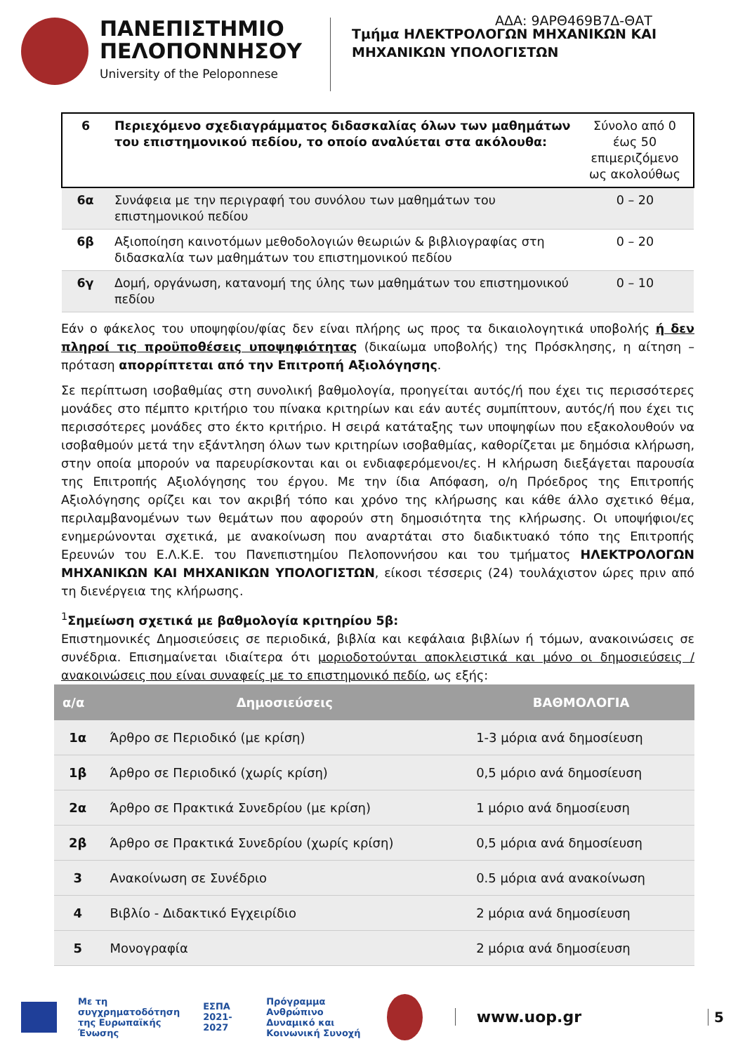ΑΔΑ: 9ΑΡΘ469Β7Δ-ΘΑΤ
ΠΑΝΕΠΙΣΤΗΜΙΟ
ΠΕΛΟΠΟΝΝΗΣΟΥ
University of the Peloponnese
Τμήμα ΗΛΕΚΤΡΟΛΟΓΩΝ ΜΗΧΑΝΙΚΩΝ ΚΑΙ
ΜΗΧΑΝΙΚΩΝ ΥΠΟΛΟΓΙΣΤΩΝ
| 6 | Περιεχόμενο σχεδιαγράμματος διδασκαλίας όλων των μαθημάτων του επιστημονικού πεδίου, το οποίο αναλύεται στα ακόλουθα: | Σύνολο από 0 έως 50 επιμεριζόμενο ως ακολούθως |
| 6α | Συνάφεια με την περιγραφή του συνόλου των μαθημάτων του επιστημονικού πεδίου | 0 – 20 |
| 6β | Αξιοποίηση καινοτόμων μεθοδολογιών θεωριών & βιβλιογραφίας στη διδασκαλία των μαθημάτων του επιστημονικού πεδίου | 0 – 20 |
| 6γ | Δομή, οργάνωση, κατανομή της ύλης των μαθημάτων του επιστημονικού πεδίου | 0 – 10 |
Εάν ο φάκελος του υποψηφίου/φίας δεν είναι πλήρης ως προς τα δικαιολογητικά υποβολής ή δεν πληροί τις προϋποθέσεις υποψηφιότητας (δικαίωμα υποβολής) της Πρόσκλησης, η αίτηση – πρόταση απορρίπτεται από την Επιτροπή Αξιολόγησης.
Σε περίπτωση ισοβαθμίας στη συνολική βαθμολογία, προηγείται αυτός/ή που έχει τις περισσότερες μονάδες στο πέμπτο κριτήριο του πίνακα κριτηρίων και εάν αυτές συμπίπτουν, αυτός/ή που έχει τις περισσότερες μονάδες στο έκτο κριτήριο. Η σειρά κατάταξης των υποψηφίων που εξακολουθούν να ισοβαθμούν μετά την εξάντληση όλων των κριτηρίων ισοβαθμίας, καθορίζεται με δημόσια κλήρωση, στην οποία μπορούν να παρευρίσκονται και οι ενδιαφερόμενοι/ες. Η κλήρωση διεξάγεται παρουσία της Επιτροπής Αξιολόγησης του έργου. Με την ίδια Απόφαση, ο/η Πρόεδρος της Επιτροπής Αξιολόγησης ορίζει και τον ακριβή τόπο και χρόνο της κλήρωσης και κάθε άλλο σχετικό θέμα, περιλαμβανομένων των θεμάτων που αφορούν στη δημοσιότητα της κλήρωσης. Οι υποψήφιοι/ες ενημερώνονται σχετικά, με ανακοίνωση που αναρτάται στο διαδικτυακό τόπο της Επιτροπής Ερευνών του Ε.Λ.Κ.Ε. του Πανεπιστημίου Πελοποννήσου και του τμήματος ΗΛΕΚΤΡΟΛΟΓΩΝ ΜΗΧΑΝΙΚΩΝ ΚΑΙ ΜΗΧΑΝΙΚΩΝ ΥΠΟΛΟΓΙΣΤΩΝ, είκοσι τέσσερις (24) τουλάχιστον ώρες πριν από τη διενέργεια της κλήρωσης.
<sup>1</sup> Σημείωση σχετικά με βαθμολογία κριτηρίου 5β:
Επιστημονικές Δημοσιεύσεις σε περιοδικά, βιβλία και κεφάλαια βιβλίων ή τόμων, ανακοινώσεις σε συνέδρια. Επισημαίνεται ιδιαίτερα ότι μοριοδοτούνται αποκλειστικά και μόνο οι δημοσιεύσεις / ανακοινώσεις που είναι συναφείς με το επιστημονικό πεδίο, ως εξής:
| α/α | Δημοσιεύσεις | ΒΑΘΜΟΛΟΓΙΑ |
| --- | --- | --- |
| 1α | Άρθρο σε Περιοδικό (με κρίση) | 1-3 μόρια ανά δημοσίευση |
| 1β | Άρθρο σε Περιοδικό (χωρίς κρίση) | 0,5 μόριο ανά δημοσίευση |
| 2α | Άρθρο σε Πρακτικά Συνεδρίου (με κρίση) | 1 μόριο ανά δημοσίευση |
| 2β | Άρθρο σε Πρακτικά Συνεδρίου (χωρίς κρίση) | 0,5 μόρια ανά δημοσίευση |
| 3 | Ανακοίνωση σε Συνέδριο | 0.5 μόρια ανά ανακοίνωση |
| 4 | Βιβλίο - Διδακτικό Εγχειρίδιο | 2 μόρια ανά δημοσίευση |
| 5 | Μονογραφία | 2 μόρια ανά δημοσίευση |
Με τη συγχρηματοδότηση
της Ευρωπαϊκής Ένωσης
ΕΣΠΑ
2021-2027
Πρόγραμμα
Ανθρώπινο Δυναμικό και
Κοινωνική Συνοχή
www.uop.gr 5